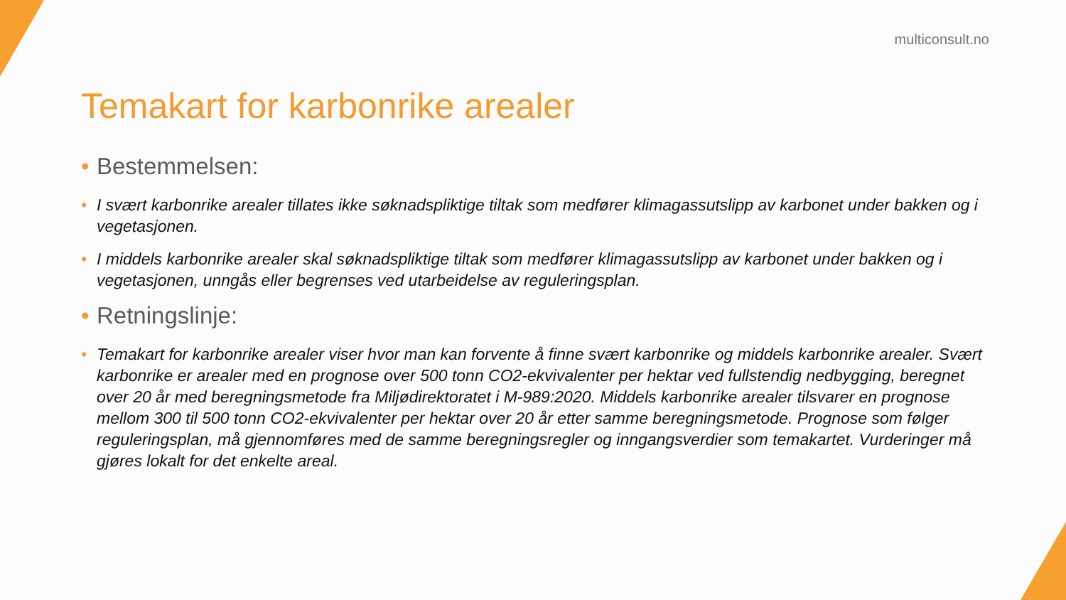multiconsult.no
Temakart for karbonrike arealer
• Bestemmelsen:
• I svært karbonrike arealer tillates ikke søknadspliktige tiltak som medfører klimagassutslipp av karbonet under bakken og i vegetasjonen.
• I middels karbonrike arealer skal søknadspliktige tiltak som medfører klimagassutslipp av karbonet under bakken og i vegetasjonen, unngås eller begrenses ved utarbeidelse av reguleringsplan.
• Retningslinje:
• Temakart for karbonrike arealer viser hvor man kan forvente å finne svært karbonrike og middels karbonrike arealer. Svært karbonrike er arealer med en prognose over 500 tonn CO2-ekvivalenter per hektar ved fullstendig nedbygging, beregnet over 20 år med beregningsmetode fra Miljødirektoratet i M-989:2020. Middels karbonrike arealer tilsvarer en prognose mellom 300 til 500 tonn CO2-ekvivalenter per hektar over 20 år etter samme beregningsmetode. Prognose som følger reguleringsplan, må gjennomføres med de samme beregningsregler og inngangsverdier som temakartet. Vurderinger må gjøres lokalt for det enkelte areal.